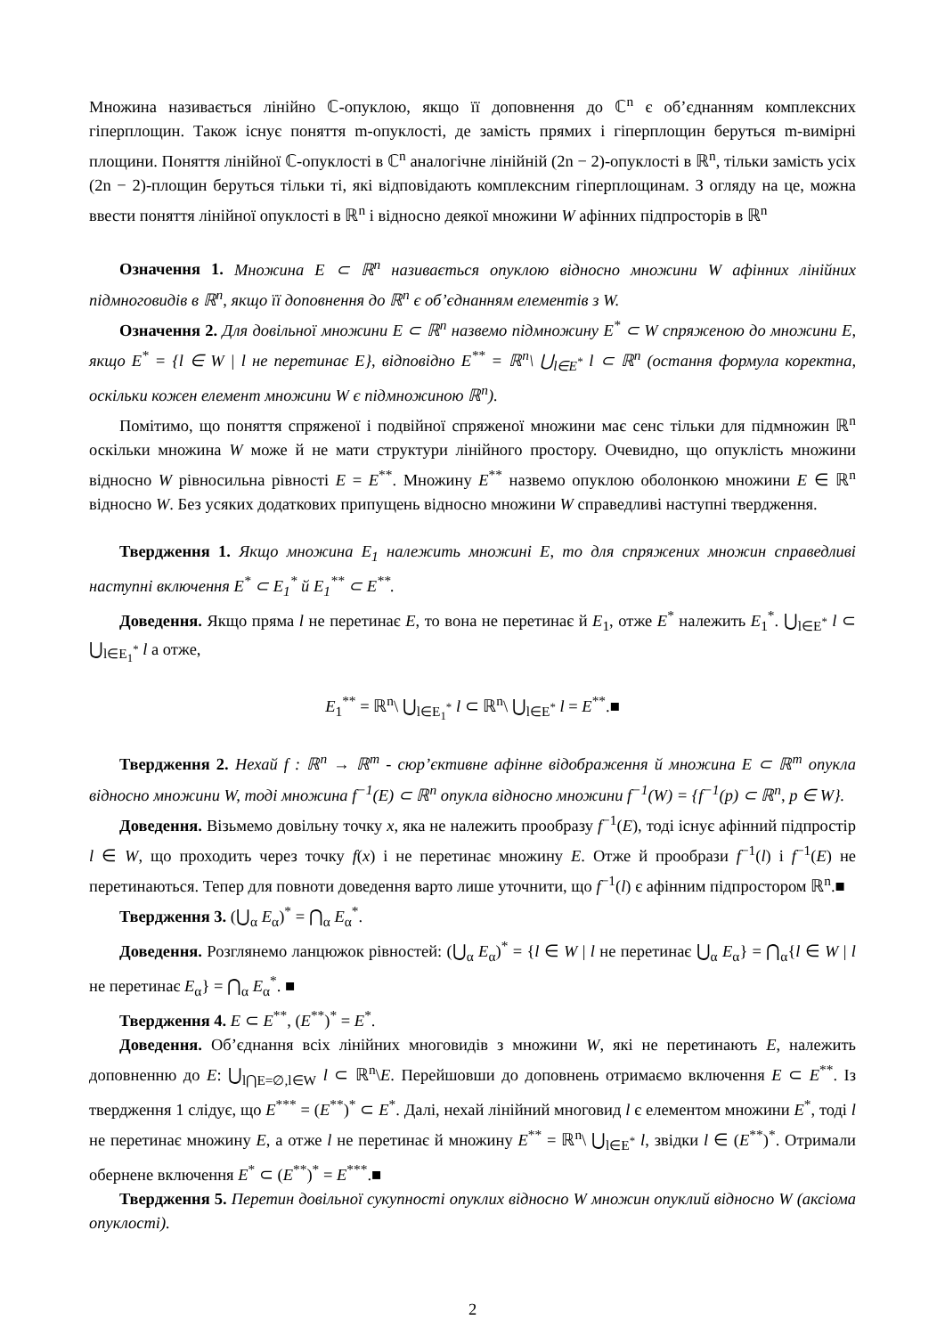Множина називається лінійно ℂ-опуклою, якщо її доповнення до ℂ<sup>n</sup> є об’єднанням комплексних гіперплощин. Також існує поняття m-опуклості, де замість прямих і гіперплощин беруться m-вимірні площини. Поняття лінійної ℂ-опуклості в ℂ<sup>n</sup> аналогічне лінійній (2n − 2)-опуклості в ℝ<sup>n</sup>, тільки замість усіх (2n − 2)-площин беруться тільки ті, які відповідають комплексним гіперплощинам. З огляду на це, можна ввести поняття лінійної опуклості в ℝ<sup>n</sup> і відносно деякої множини W афінних підпросторів в ℝ<sup>n</sup>
Означення 1. Множина E ⊂ ℝ<sup>n</sup> називається опуклою відносно множини W афінних лінійних підмноговидів в ℝ<sup>n</sup>, якщо її доповнення до ℝ<sup>n</sup> є об’єднанням елементів з W.
Означення 2. Для довільної множини E ⊂ ℝ<sup>n</sup> назвемо підмножину E<sup>*</sup> ⊂ W спряженою до множини E, якщо E<sup>*</sup> = {l ∈ W | l не перетинає E}, відповідно E<sup>**</sup> = ℝ<sup>n</sup>\ ⋃<sub>l∈E<sup>*</sup></sub> l ⊂ ℝ<sup>n</sup> (остання формула коректна, оскільки кожен елемент множини W є підмножиною ℝ<sup>n</sup>).
Помітимо, що поняття спряженої і подвійної спряженої множини має сенс тільки для підмножин ℝ<sup>n</sup> оскільки множина W може й не мати структури лінійного простору. Очевидно, що опуклість множини відносно W рівносильна рівності E = E<sup>**</sup>. Множину E<sup>**</sup> назвемо опуклою оболонкою множини E ∈ ℝ<sup>n</sup> відносно W. Без усяких додаткових припущень відносно множини W справедливі наступні твердження.
Твердження 1. Якщо множина E<sub>1</sub> належить множині E, то для спряжених множин справедливі наступні включення E<sup>*</sup> ⊂ E<sub>1</sub><sup>*</sup> й E<sub>1</sub><sup>**</sup> ⊂ E<sup>**</sup>.
Доведення. Якщо пряма l не перетинає E, то вона не перетинає й E<sub>1</sub>, отже E<sup>*</sup> належить E<sub>1</sub><sup>*</sup>. ⋃<sub>l∈E<sup>*</sup></sub> l ⊂ ⋃<sub>l∈E<sub>1</sub><sup>*</sup></sub> l а отже,
E<sub>1</sub><sup>**</sup> = ℝ<sup>n</sup>\ ⋃<sub>l∈E<sub>1</sub><sup>*</sup></sub> l ⊂ ℝ<sup>n</sup>\ ⋃<sub>l∈E<sup>*</sup></sub> l = E<sup>**</sup>.■
Твердження 2. Нехай f : ℝ<sup>n</sup> → ℝ<sup>m</sup> - сюр’єктивне афінне відображення й множина E ⊂ ℝ<sup>m</sup> опукла відносно множини W, тоді множина f<sup>−1</sup>(E) ⊂ ℝ<sup>n</sup> опукла відносно множини f<sup>−1</sup>(W) = {f<sup>−1</sup>(p) ⊂ ℝ<sup>n</sup>, p ∈ W}.
Доведення. Візьмемо довільну точку x, яка не належить прообразу f<sup>−1</sup>(E), тоді існує афінний підпростір l ∈ W, що проходить через точку f(x) і не перетинає множину E. Отже й прообрази f<sup>−1</sup>(l) і f<sup>−1</sup>(E) не перетинаються. Тепер для повноти доведення варто лише уточнити, що f<sup>−1</sup>(l) є афінним підпростором ℝ<sup>n</sup>.■
Твердження 3. (⋃<sub>α</sub> E<sub>α</sub>)<sup>*</sup> = ⋂<sub>α</sub> E<sub>α</sub><sup>*</sup>.
Доведення. Розглянемо ланцюжок рівностей: (⋃<sub>α</sub> E<sub>α</sub>)<sup>*</sup> = {l ∈ W | l не перетинає ⋃<sub>α</sub> E<sub>α</sub>} = ⋂<sub>α</sub>{l ∈ W | l не перетинає E<sub>α</sub>} = ⋂<sub>α</sub> E<sub>α</sub><sup>*</sup>. ■
Твердження 4. E ⊂ E<sup>**</sup>, (E<sup>**</sup>)<sup>*</sup> = E<sup>*</sup>.
Доведення. Об’єднання всіх лінійних многовидів з множини W, які не перетинають E, належить доповненню до E: ⋃<sub>l⋂E=∅,l∈W</sub> l ⊂ ℝ<sup>n</sup>\E. Перейшовши до доповнень отримаємо включення E ⊂ E<sup>**</sup>. Із твердження 1 слідує, що E<sup>***</sup> = (E<sup>**</sup>)<sup>*</sup> ⊂ E<sup>*</sup>. Далі, нехай лінійний многовид l є елементом множини E<sup>*</sup>, тоді l не перетинає множину E, а отже l не перетинає й множину E<sup>**</sup> = ℝ<sup>n</sup>\ ⋃<sub>l∈E<sup>*</sup></sub> l, звідки l ∈ (E<sup>**</sup>)<sup>*</sup>. Отримали обернене включення E<sup>*</sup> ⊂ (E<sup>**</sup>)<sup>*</sup> = E<sup>***</sup>.■
Твердження 5. Перетин довільної сукупності опуклих відносно W множин опуклий відносно W (аксіома опуклості).
2